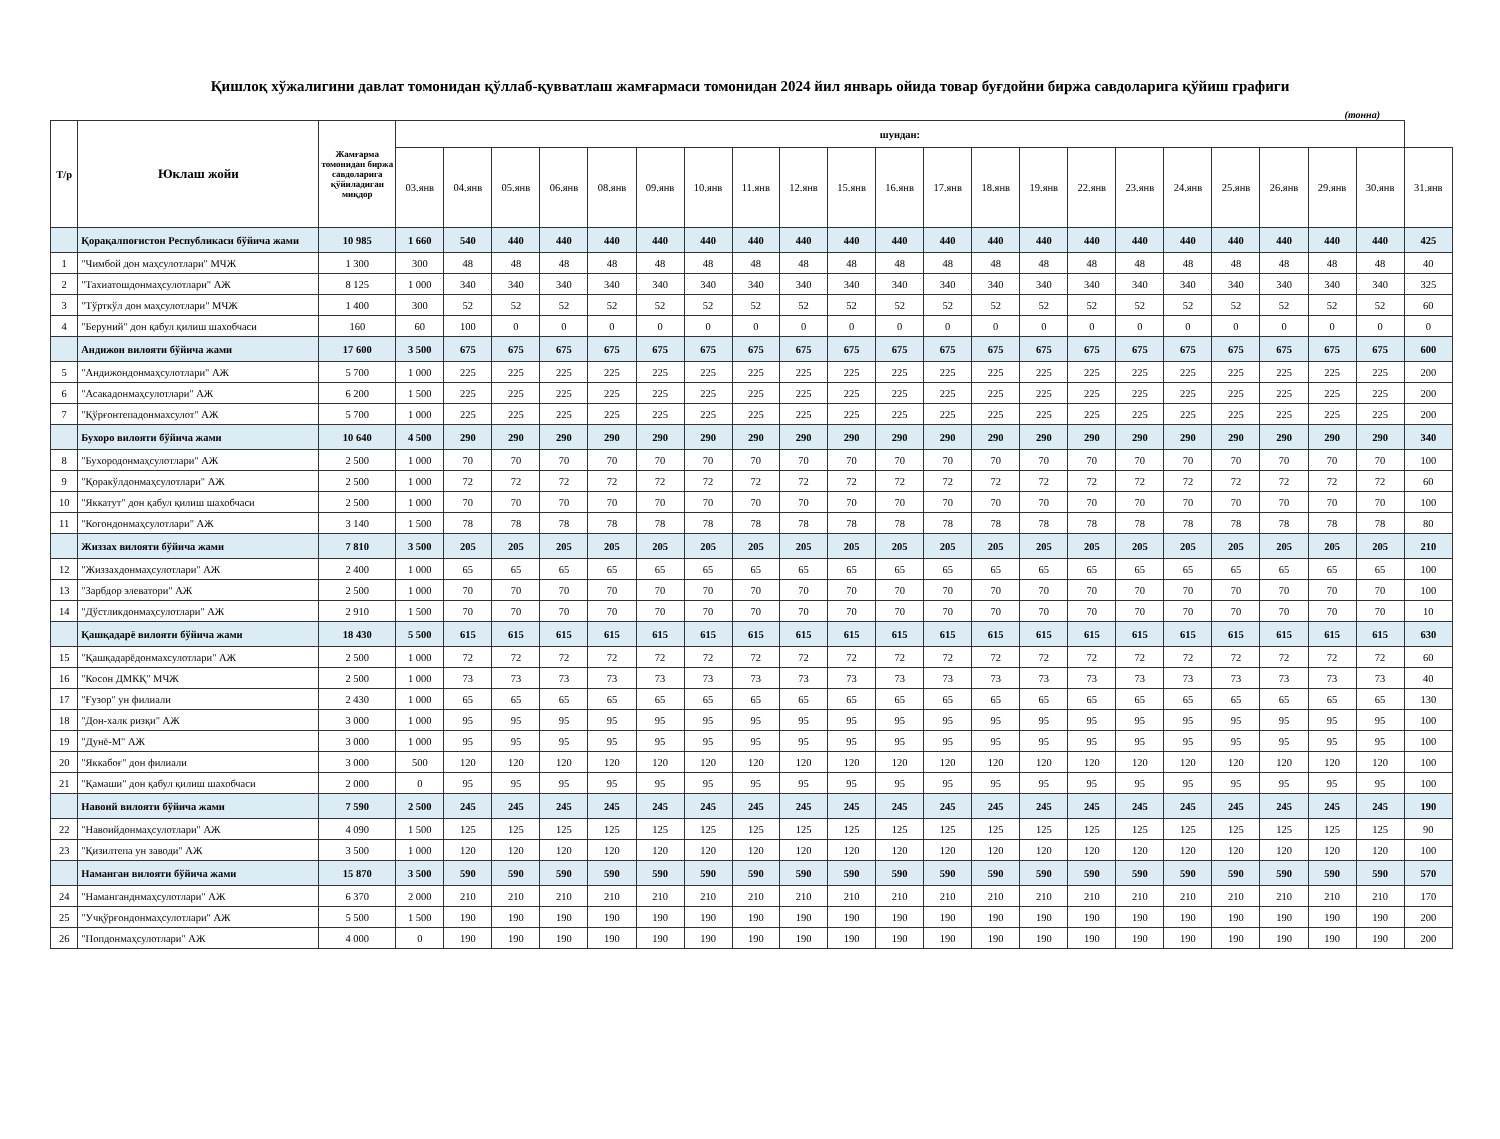Қишлоқ хўжалигини давлат томонидан қўллаб-қувватлаш жамғармаси томонидан 2024 йил январь ойида товар буғдойни биржа савдоларига қўйиш графиги
(тонна)
| Т/р | Юклаш жойи | Жамғарма томонидан биржа савдоларига қўйиладиган миқдор | шундан: | | | | | | | | | | | | | | | | | | | | | |
| --- | --- | --- | --- | --- | --- | --- | --- | --- | --- | --- | --- | --- | --- | --- | --- | --- | --- | --- | --- | --- | --- | --- | --- | --- |
| | | | 03.янв | 04.янв | 05.янв | 06.янв | 08.янв | 09.янв | 10.янв | 11.янв | 12.янв | 15.янв | 16.янв | 17.янв | 18.янв | 19.янв | 22.янв | 23.янв | 24.янв | 25.янв | 26.янв | 29.янв | 30.янв | 31.янв |
| | Қорақалпоғистон Республикаси бўйича жами | 10 985 | 1 660 | 540 | 440 | 440 | 440 | 440 | 440 | 440 | 440 | 440 | 440 | 440 | 440 | 440 | 440 | 440 | 440 | 440 | 440 | 440 | 440 | 425 |
| 1 | "Чимбой дон маҳсулотлари" МЧЖ | 1 300 | 300 | 48 | 48 | 48 | 48 | 48 | 48 | 48 | 48 | 48 | 48 | 48 | 48 | 48 | 48 | 48 | 48 | 48 | 48 | 48 | 48 | 40 |
| 2 | "Тахиатошдонмаҳсулотлари" АЖ | 8 125 | 1 000 | 340 | 340 | 340 | 340 | 340 | 340 | 340 | 340 | 340 | 340 | 340 | 340 | 340 | 340 | 340 | 340 | 340 | 340 | 340 | 340 | 325 |
| 3 | "Тўрткўл дон маҳсулотлари" МЧЖ | 1 400 | 300 | 52 | 52 | 52 | 52 | 52 | 52 | 52 | 52 | 52 | 52 | 52 | 52 | 52 | 52 | 52 | 52 | 52 | 52 | 52 | 52 | 60 |
| 4 | "Беруний" дон қабул қилиш шахобчаси | 160 | 60 | 100 | 0 | 0 | 0 | 0 | 0 | 0 | 0 | 0 | 0 | 0 | 0 | 0 | 0 | 0 | 0 | 0 | 0 | 0 | 0 | 0 |
| | Андижон вилояти бўйича жами | 17 600 | 3 500 | 675 | 675 | 675 | 675 | 675 | 675 | 675 | 675 | 675 | 675 | 675 | 675 | 675 | 675 | 675 | 675 | 675 | 675 | 675 | 675 | 600 |
| 5 | "Андижондонмаҳсулотлари" АЖ | 5 700 | 1 000 | 225 | 225 | 225 | 225 | 225 | 225 | 225 | 225 | 225 | 225 | 225 | 225 | 225 | 225 | 225 | 225 | 225 | 225 | 225 | 225 | 200 |
| 6 | "Асакадонмаҳсулотлари" АЖ | 6 200 | 1 500 | 225 | 225 | 225 | 225 | 225 | 225 | 225 | 225 | 225 | 225 | 225 | 225 | 225 | 225 | 225 | 225 | 225 | 225 | 225 | 225 | 200 |
| 7 | "Қўрғонтепадонмахсулот" АЖ | 5 700 | 1 000 | 225 | 225 | 225 | 225 | 225 | 225 | 225 | 225 | 225 | 225 | 225 | 225 | 225 | 225 | 225 | 225 | 225 | 225 | 225 | 225 | 200 |
| | Бухоро вилояти бўйича жами | 10 640 | 4 500 | 290 | 290 | 290 | 290 | 290 | 290 | 290 | 290 | 290 | 290 | 290 | 290 | 290 | 290 | 290 | 290 | 290 | 290 | 290 | 290 | 340 |
| 8 | "Бухородонмаҳсулотлари" АЖ | 2 500 | 1 000 | 70 | 70 | 70 | 70 | 70 | 70 | 70 | 70 | 70 | 70 | 70 | 70 | 70 | 70 | 70 | 70 | 70 | 70 | 70 | 70 | 100 |
| 9 | "Қоракўлдонмаҳсулотлари" АЖ | 2 500 | 1 000 | 72 | 72 | 72 | 72 | 72 | 72 | 72 | 72 | 72 | 72 | 72 | 72 | 72 | 72 | 72 | 72 | 72 | 72 | 72 | 72 | 60 |
| 10 | "Яккатут" дон қабул қилиш шахобчаси | 2 500 | 1 000 | 70 | 70 | 70 | 70 | 70 | 70 | 70 | 70 | 70 | 70 | 70 | 70 | 70 | 70 | 70 | 70 | 70 | 70 | 70 | 70 | 100 |
| 11 | "Когондонмаҳсулотлари" АЖ | 3 140 | 1 500 | 78 | 78 | 78 | 78 | 78 | 78 | 78 | 78 | 78 | 78 | 78 | 78 | 78 | 78 | 78 | 78 | 78 | 78 | 78 | 78 | 80 |
| | Жиззах вилояти бўйича жами | 7 810 | 3 500 | 205 | 205 | 205 | 205 | 205 | 205 | 205 | 205 | 205 | 205 | 205 | 205 | 205 | 205 | 205 | 205 | 205 | 205 | 205 | 205 | 210 |
| 12 | "Жиззахдонмаҳсулотлари" АЖ | 2 400 | 1 000 | 65 | 65 | 65 | 65 | 65 | 65 | 65 | 65 | 65 | 65 | 65 | 65 | 65 | 65 | 65 | 65 | 65 | 65 | 65 | 65 | 100 |
| 13 | "Зарбдор элеватори" АЖ | 2 500 | 1 000 | 70 | 70 | 70 | 70 | 70 | 70 | 70 | 70 | 70 | 70 | 70 | 70 | 70 | 70 | 70 | 70 | 70 | 70 | 70 | 70 | 100 |
| 14 | "Дўстликдонмаҳсулотлари" АЖ | 2 910 | 1 500 | 70 | 70 | 70 | 70 | 70 | 70 | 70 | 70 | 70 | 70 | 70 | 70 | 70 | 70 | 70 | 70 | 70 | 70 | 70 | 70 | 10 |
| | Қашқадарё вилояти бўйича жами | 18 430 | 5 500 | 615 | 615 | 615 | 615 | 615 | 615 | 615 | 615 | 615 | 615 | 615 | 615 | 615 | 615 | 615 | 615 | 615 | 615 | 615 | 615 | 630 |
| 15 | "Қашқадарёдонмахсулотлари" АЖ | 2 500 | 1 000 | 72 | 72 | 72 | 72 | 72 | 72 | 72 | 72 | 72 | 72 | 72 | 72 | 72 | 72 | 72 | 72 | 72 | 72 | 72 | 72 | 60 |
| 16 | "Косон ДМКҚ" МЧЖ | 2 500 | 1 000 | 73 | 73 | 73 | 73 | 73 | 73 | 73 | 73 | 73 | 73 | 73 | 73 | 73 | 73 | 73 | 73 | 73 | 73 | 73 | 73 | 40 |
| 17 | "Ғузор" ун филиали | 2 430 | 1 000 | 65 | 65 | 65 | 65 | 65 | 65 | 65 | 65 | 65 | 65 | 65 | 65 | 65 | 65 | 65 | 65 | 65 | 65 | 65 | 65 | 130 |
| 18 | "Дон-халк ризқи" АЖ | 3 000 | 1 000 | 95 | 95 | 95 | 95 | 95 | 95 | 95 | 95 | 95 | 95 | 95 | 95 | 95 | 95 | 95 | 95 | 95 | 95 | 95 | 95 | 100 |
| 19 | "Дунё-М" АЖ | 3 000 | 1 000 | 95 | 95 | 95 | 95 | 95 | 95 | 95 | 95 | 95 | 95 | 95 | 95 | 95 | 95 | 95 | 95 | 95 | 95 | 95 | 95 | 100 |
| 20 | "Яккабоғ" дон филиали | 3 000 | 500 | 120 | 120 | 120 | 120 | 120 | 120 | 120 | 120 | 120 | 120 | 120 | 120 | 120 | 120 | 120 | 120 | 120 | 120 | 120 | 120 | 100 |
| 21 | "Қамаши" дон қабул қилиш шахобчаси | 2 000 | 0 | 95 | 95 | 95 | 95 | 95 | 95 | 95 | 95 | 95 | 95 | 95 | 95 | 95 | 95 | 95 | 95 | 95 | 95 | 95 | 95 | 100 |
| | Навоий вилояти бўйича жами | 7 590 | 2 500 | 245 | 245 | 245 | 245 | 245 | 245 | 245 | 245 | 245 | 245 | 245 | 245 | 245 | 245 | 245 | 245 | 245 | 245 | 245 | 245 | 190 |
| 22 | "Навоийдонмаҳсулотлари" АЖ | 4 090 | 1 500 | 125 | 125 | 125 | 125 | 125 | 125 | 125 | 125 | 125 | 125 | 125 | 125 | 125 | 125 | 125 | 125 | 125 | 125 | 125 | 125 | 90 |
| 23 | "Қизилтепа ун заводи" АЖ | 3 500 | 1 000 | 120 | 120 | 120 | 120 | 120 | 120 | 120 | 120 | 120 | 120 | 120 | 120 | 120 | 120 | 120 | 120 | 120 | 120 | 120 | 120 | 100 |
| | Наманган вилояти бўйича жами | 15 870 | 3 500 | 590 | 590 | 590 | 590 | 590 | 590 | 590 | 590 | 590 | 590 | 590 | 590 | 590 | 590 | 590 | 590 | 590 | 590 | 590 | 590 | 570 |
| 24 | "Наманганднмаҳсулотлари" АЖ | 6 370 | 2 000 | 210 | 210 | 210 | 210 | 210 | 210 | 210 | 210 | 210 | 210 | 210 | 210 | 210 | 210 | 210 | 210 | 210 | 210 | 210 | 210 | 170 |
| 25 | "Учқўрғондонмаҳсулотлари" АЖ | 5 500 | 1 500 | 190 | 190 | 190 | 190 | 190 | 190 | 190 | 190 | 190 | 190 | 190 | 190 | 190 | 190 | 190 | 190 | 190 | 190 | 190 | 190 | 200 |
| 26 | "Попдонмаҳсулотлари" АЖ | 4 000 | 0 | 190 | 190 | 190 | 190 | 190 | 190 | 190 | 190 | 190 | 190 | 190 | 190 | 190 | 190 | 190 | 190 | 190 | 190 | 190 | 190 | 200 |